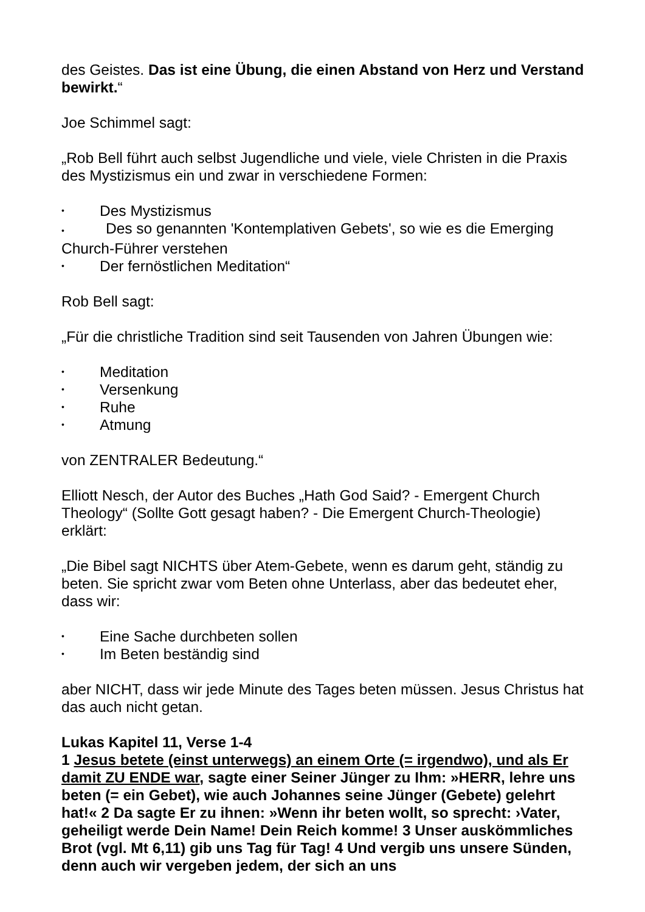des Geistes. Das ist eine Übung, die einen Abstand von Herz und Verstand bewirkt.“
Joe Schimmel sagt:
„Rob Bell führt auch selbst Jugendliche und viele, viele Christen in die Praxis des Mystizismus ein und zwar in verschiedene Formen:
• Des Mystizismus
• Des so genannten 'Kontemplativen Gebets', so wie es die Emerging Church-Führer verstehen
• Der fernöstlichen Meditation“
Rob Bell sagt:
„Für die christliche Tradition sind seit Tausenden von Jahren Übungen wie:
• Meditation
• Versenkung
• Ruhe
• Atmung
von ZENTRALER Bedeutung.“
Elliott Nesch, der Autor des Buches „Hath God Said? - Emergent Church Theology“ (Sollte Gott gesagt haben? - Die Emergent Church-Theologie) erklärt:
„Die Bibel sagt NICHTS über Atem-Gebete, wenn es darum geht, ständig zu beten. Sie spricht zwar vom Beten ohne Unterlass, aber das bedeutet eher, dass wir:
• Eine Sache durchbeten sollen
• Im Beten beständig sind
aber NICHT, dass wir jede Minute des Tages beten müssen. Jesus Christus hat das auch nicht getan.
Lukas Kapitel 11, Verse 1-4
1 Jesus betete (einst unterwegs) an einem Orte (= irgendwo), und als Er damit ZU ENDE war, sagte einer Seiner Jünger zu Ihm: »HERR, lehre uns beten (= ein Gebet), wie auch Johannes seine Jünger (Gebete) gelehrt hat!« 2 Da sagte Er zu ihnen: »Wenn ihr beten wollt, so sprecht: ›Vater, geheiligt werde Dein Name! Dein Reich komme! 3 Unser auskömmliches Brot (vgl. Mt 6,11) gib uns Tag für Tag! 4 Und vergib uns unsere Sünden, denn auch wir vergeben jedem, der sich an uns